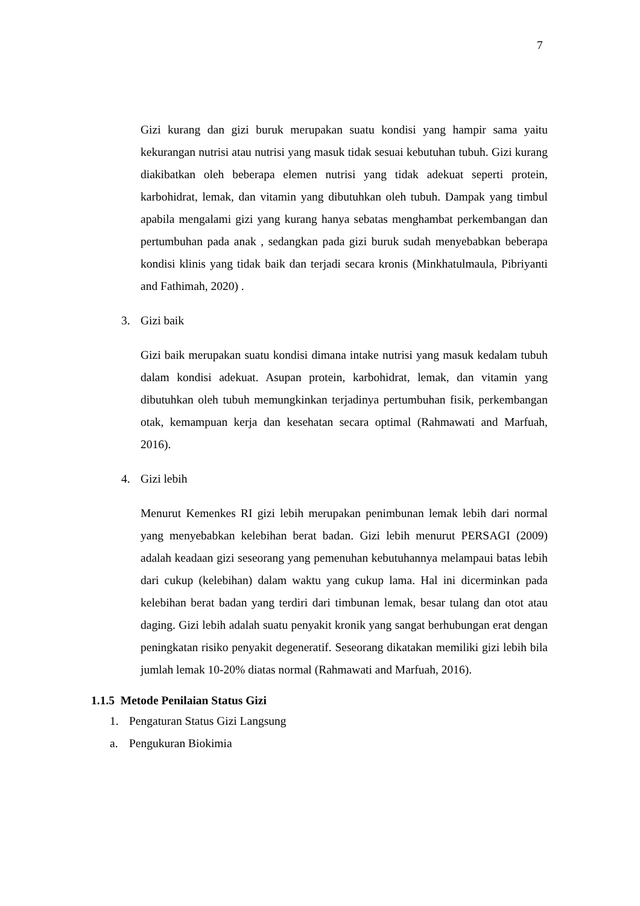7
Gizi kurang dan gizi buruk merupakan suatu kondisi yang hampir sama yaitu kekurangan nutrisi atau nutrisi yang masuk tidak sesuai kebutuhan tubuh. Gizi kurang diakibatkan oleh beberapa elemen nutrisi yang tidak adekuat seperti protein, karbohidrat, lemak, dan vitamin yang dibutuhkan oleh tubuh. Dampak yang timbul apabila mengalami gizi yang kurang hanya sebatas menghambat perkembangan dan pertumbuhan pada anak , sedangkan pada gizi buruk sudah menyebabkan beberapa kondisi klinis yang tidak baik dan terjadi secara kronis (Minkhatulmaula, Pibriyanti and Fathimah, 2020) .
3. Gizi baik
Gizi baik merupakan suatu kondisi dimana intake nutrisi yang masuk kedalam tubuh dalam kondisi adekuat. Asupan protein, karbohidrat, lemak, dan vitamin yang dibutuhkan oleh tubuh memungkinkan terjadinya pertumbuhan fisik, perkembangan otak, kemampuan kerja dan kesehatan secara optimal (Rahmawati and Marfuah, 2016).
4. Gizi lebih
Menurut Kemenkes RI gizi lebih merupakan penimbunan lemak lebih dari normal yang menyebabkan kelebihan berat badan. Gizi lebih menurut PERSAGI (2009) adalah keadaan gizi seseorang yang pemenuhan kebutuhannya melampaui batas lebih dari cukup (kelebihan) dalam waktu yang cukup lama. Hal ini dicerminkan pada kelebihan berat badan yang terdiri dari timbunan lemak, besar tulang dan otot atau daging. Gizi lebih adalah suatu penyakit kronik yang sangat berhubungan erat dengan peningkatan risiko penyakit degeneratif. Seseorang dikatakan memiliki gizi lebih bila jumlah lemak 10-20% diatas normal (Rahmawati and Marfuah, 2016).
1.1.5 Metode Penilaian Status Gizi
1. Pengaturan Status Gizi Langsung
a. Pengukuran Biokimia